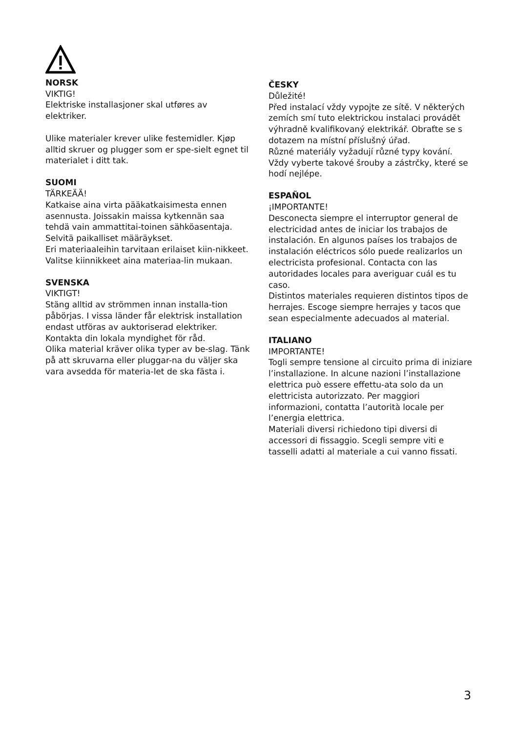NORSK
VIKTIG!
Elektriske installasjoner skal utføres av elektriker.
Ulike materialer krever ulike festemidler. Kjøp alltid skruer og plugger som er spe-sielt egnet til materialet i ditt tak.
SUOMI
TÄRKEÄÄ!
Katkaise aina virta pääkatkaisimesta ennen asennusta. Joissakin maissa kytkennän saa tehdä vain ammattitai-toinen sähköasentaja. Selvitä paikalliset määräykset.
Eri materiaaleihin tarvitaan erilaiset kiin-nikkeet. Valitse kiinnikkeet aina materiaa-lin mukaan.
SVENSKA
VIKTIGT!
Stäng alltid av strömmen innan installa-tion påbörjas. I vissa länder får elektrisk installation endast utföras av auktoriserad elektriker. Kontakta din lokala myndighet för råd.
Olika material kräver olika typer av be-slag. Tänk på att skruvarna eller pluggar-na du väljer ska vara avsedda för materia-let de ska fästa i.
ČESKY
Důležité!
Před instalací vždy vypojte ze sítě. V některých zemích smí tuto elektrickou instalaci provádět výhradně kvalifikovaný elektrikář. Obraťte se s dotazem na místní příslušný úřad.
Různé materiály vyžadují různé typy kování. Vždy vyberte takové šrouby a zástrčky, které se hodí nejlépe.
ESPAÑOL
¡IMPORTANTE!
Desconecta siempre el interruptor general de electricidad antes de iniciar los trabajos de instalación. En algunos países los trabajos de instalación eléctricos sólo puede realizarlos un electricista profesional. Contacta con las autoridades locales para averiguar cuál es tu caso.
Distintos materiales requieren distintos tipos de herrajes. Escoge siempre herrajes y tacos que sean especialmente adecuados al material.
ITALIANO
IMPORTANTE!
Togli sempre tensione al circuito prima di iniziare l’installazione. In alcune nazioni l’installazione elettrica può essere effettu-ata solo da un elettricista autorizzato. Per maggiori informazioni, contatta l’autorità locale per l’energia elettrica.
Materiali diversi richiedono tipi diversi di accessori di fissaggio. Scegli sempre viti e tasselli adatti al materiale a cui vanno fissati.
3